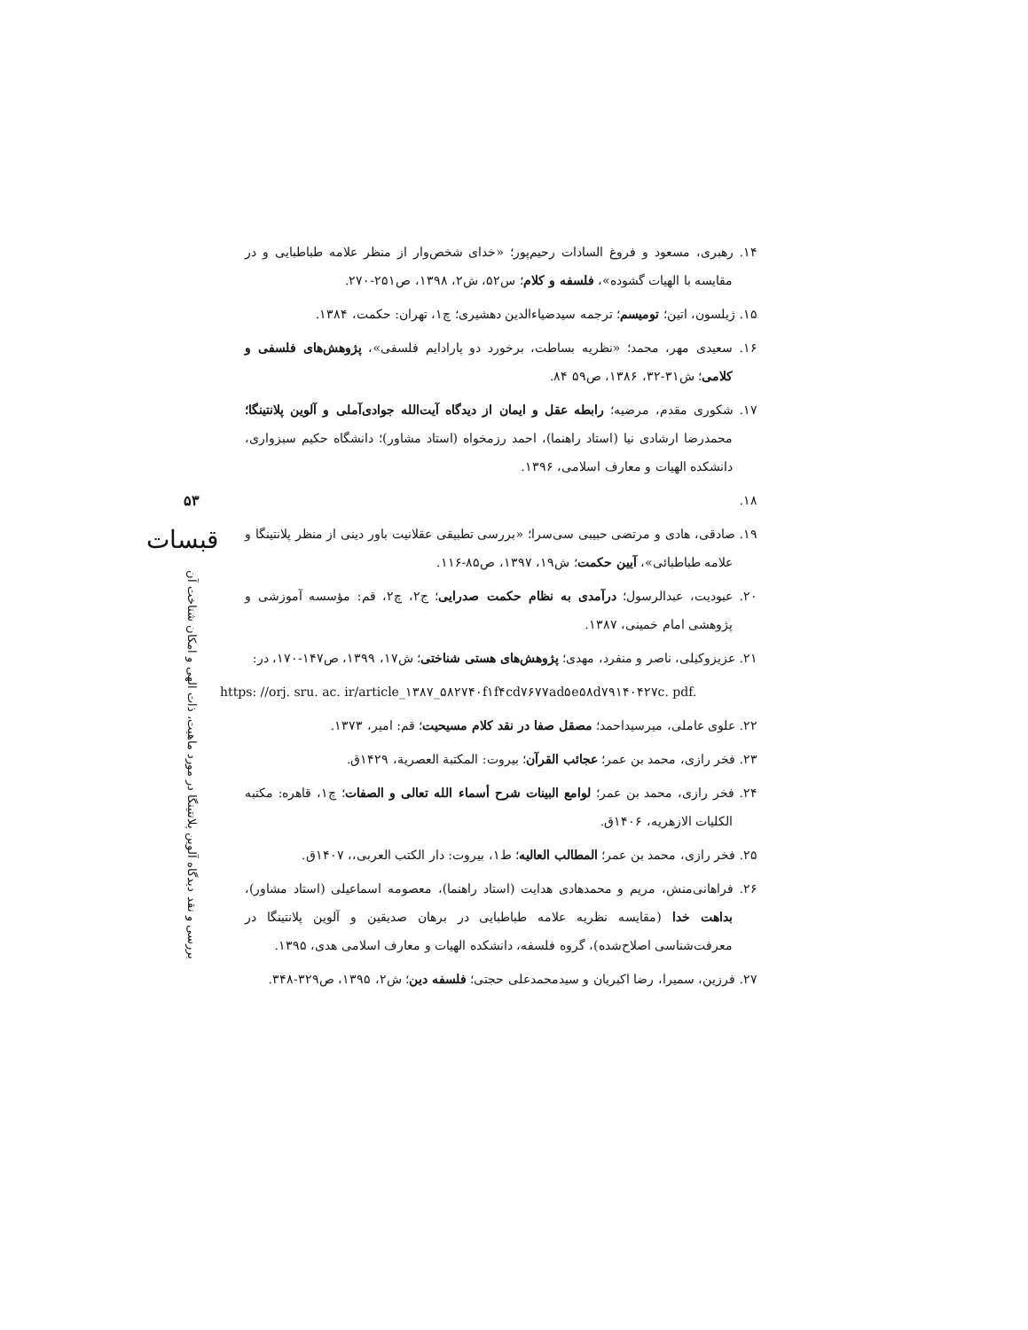۵۳
قبسات
بررسی و نقد دیدگاه آلوین پلانتینگا در مورد ماهیت، ذات الهی و امکان شناخت آن
۱۴. رهبری، مسعود و فروغ السادات رحیم‌پور؛ «خدای شخص‌وار از منظر علامه طباطبایی و در مقایسه با الهیات گشوده»، فلسفه و کلام؛ س۵۲، ش۲، ۱۳۹۸، ص۲۵۱-۲۷۰.
۱۵. ژیلسون، اتین؛ تومیسم؛ ترجمه سیدضیاءالدین دهشیری؛ چ۱، تهران: حکمت، ۱۳۸۴.
۱۶. سعیدی مهر، محمد؛ «نظریه بساطت، برخورد دو پارادایم فلسفی»، پژوهش‌های فلسفی و کلامی؛ ش۳۱-۳۲، ۱۳۸۶، ص۵۹ ۸۴.
۱۷. شکوری مقدم، مرضیه؛ رابطه عقل و ایمان از دیدگاه آیت‌الله جوادی‌آملی و آلوین پلانتینگا؛ محمدرضا ارشادی نیا (استاد راهنما)، احمد رزمخواه (استاد مشاور)؛ دانشگاه حکیم سبزواری، دانشکده الهیات و معارف اسلامی، ۱۳۹۶.
۱۸.
۱۹. صادقی، هادی و مرتضی حبیبی سی‌سرا؛ «بررسی تطبیقی عقلانیت باور دینی از منظر پلانتینگا و علامه طباطبائی»، آیین حکمت؛ ش۱۹، ۱۳۹۷، ص۸۵-۱۱۶.
۲۰. عبودیت، عبدالرسول؛ درآمدی به نظام حکمت صدرایی؛ ج۲، چ۲، قم: مؤسسه آموزشی و پژوهشی امام خمینی، ۱۳۸۷.
۲۱. عزیزوکیلی، ناصر و منفرد، مهدی؛ پژوهش‌های هستی شناختی؛ ش۱۷، ۱۳۹۹، ص۱۴۷-۱۷۰، در:
https: //orj. sru. ac. ir/article_۱۳۸۷_۵۸۲۷۴۰f۱f۴cd۷۶۷۷ad۵e۵۸d۷۹۱۴۰۴۲۷c. pdf.
۲۲. علوی عاملی، میرسیداحمد؛ مصقل صفا در نقد کلام مسیحیت؛ قم: امیر، ۱۳۷۳.
۲۳. فخر رازی، محمد بن عمر؛ عجائب القرآن؛ بیروت: المکتبة العصریة، ۱۴۲۹ق.
۲۴. فخر رازی، محمد بن عمر؛ لوامع البینات شرح أسماء الله تعالی و الصفات؛ چ۱، قاهره: مکتبه الکلیات الازهریه، ۱۴۰۶ق.
۲۵. فخر رازی، محمد بن عمر؛ المطالب العالیه؛ ط۱، بیروت: دار الکتب العربی،، ۱۴۰۷ق.
۲۶. فراهانی‌منش، مریم و محمدهادی هدایت (استاد راهنما)، معصومه اسماعیلی (استاد مشاور)، بداهت خدا (مقایسه نظریه علامه طباطبایی در برهان صدیقین و آلوین پلانتینگا در معرفت‌شناسی اصلاح‌شده)، گروه فلسفه، دانشکده الهیات و معارف اسلامی هدی، ۱۳۹۵.
۲۷. فرزین، سمیرا، رضا اکبریان و سیدمحمدعلی حجتی؛ فلسفه دین؛ ش۲، ۱۳۹۵، ص۳۲۹-۳۴۸.